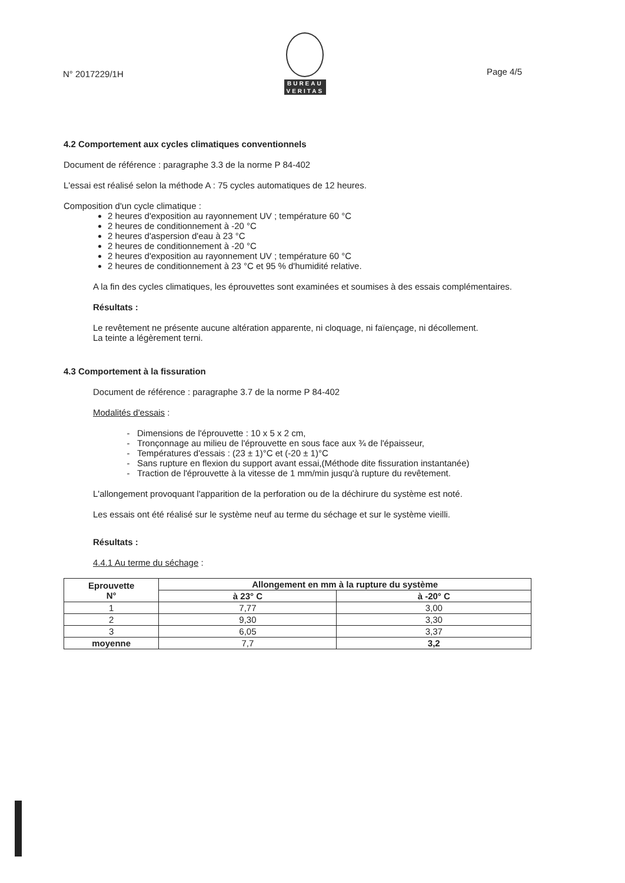N° 2017229/1H
BUREAU
VERITAS
Page 4/5
4.2 Comportement aux cycles climatiques conventionnels
Document de référence : paragraphe 3.3 de la norme P 84-402
L'essai est réalisé selon la méthode A : 75 cycles automatiques de 12 heures.
Composition d'un cycle climatique :
2 heures d'exposition au rayonnement UV ; température 60 °C
2 heures de conditionnement à -20 °C
2 heures d'aspersion d'eau à 23 °C
2 heures de conditionnement à -20 °C
2 heures d'exposition au rayonnement UV ; température 60 °C
2 heures de conditionnement à 23 °C et 95 % d'humidité relative.
A la fin des cycles climatiques, les éprouvettes sont examinées et soumises à des essais complémentaires.
Résultats :
Le revêtement ne présente aucune altération apparente, ni cloquage, ni faïençage, ni décollement.
La teinte a légèrement terni.
4.3 Comportement à la fissuration
Document de référence : paragraphe 3.7 de la norme P 84-402
Modalités d'essais :
Dimensions de l'éprouvette : 10 x 5 x 2 cm,
Tronçonnage au milieu de l'éprouvette en sous face aux ¾ de l'épaisseur,
Températures d'essais : (23 ± 1)°C et (-20 ± 1)°C
Sans rupture en flexion du support avant essai,(Méthode dite fissuration instantanée)
Traction de l'éprouvette à la vitesse de 1 mm/min jusqu'à rupture du revêtement.
L'allongement provoquant l'apparition de la perforation ou de la déchirure du système est noté.
Les essais ont été réalisé sur le système neuf au terme du séchage et sur le système vieilli.
Résultats :
4.4.1 Au terme du séchage :
| Eprouvette N° | Allongement en mm à la rupture du système | |
| --- | --- | --- |
| | à 23° C | à -20° C |
| 1 | 7,77 | 3,00 |
| 2 | 9,30 | 3,30 |
| 3 | 6,05 | 3,37 |
| moyenne | 7,7 | 3,2 |